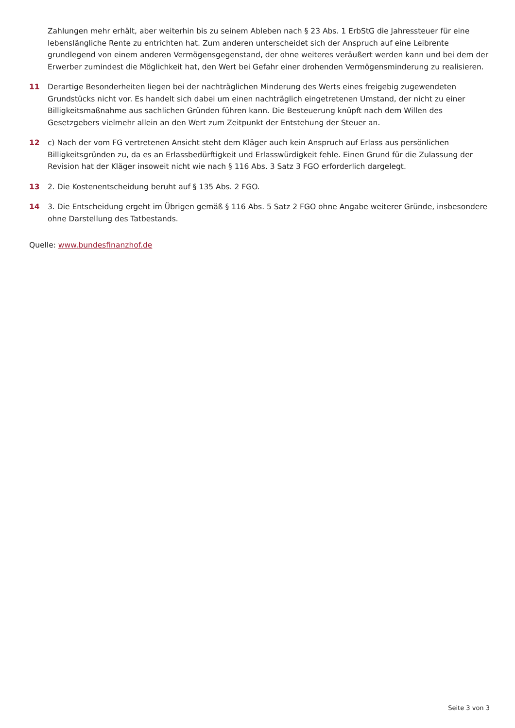Zahlungen mehr erhält, aber weiterhin bis zu seinem Ableben nach § 23 Abs. 1 ErbStG die Jahressteuer für eine lebenslängliche Rente zu entrichten hat. Zum anderen unterscheidet sich der Anspruch auf eine Leibrente grundlegend von einem anderen Vermögensgegenstand, der ohne weiteres veräußert werden kann und bei dem der Erwerber zumindest die Möglichkeit hat, den Wert bei Gefahr einer drohenden Vermögensminderung zu realisieren.
11 Derartige Besonderheiten liegen bei der nachträglichen Minderung des Werts eines freigebig zugewendeten Grundstücks nicht vor. Es handelt sich dabei um einen nachträglich eingetretenen Umstand, der nicht zu einer Billigkeitsmaßnahme aus sachlichen Gründen führen kann. Die Besteuerung knüpft nach dem Willen des Gesetzgebers vielmehr allein an den Wert zum Zeitpunkt der Entstehung der Steuer an.
12 c) Nach der vom FG vertretenen Ansicht steht dem Kläger auch kein Anspruch auf Erlass aus persönlichen Billigkeitsgründen zu, da es an Erlassbedürftigkeit und Erlasswürdigkeit fehle. Einen Grund für die Zulassung der Revision hat der Kläger insoweit nicht wie nach § 116 Abs. 3 Satz 3 FGO erforderlich dargelegt.
13 2. Die Kostenentscheidung beruht auf § 135 Abs. 2 FGO.
14 3. Die Entscheidung ergeht im Übrigen gemäß § 116 Abs. 5 Satz 2 FGO ohne Angabe weiterer Gründe, insbesondere ohne Darstellung des Tatbestands.
Quelle: www.bundesfinanzhof.de
Seite 3 von 3